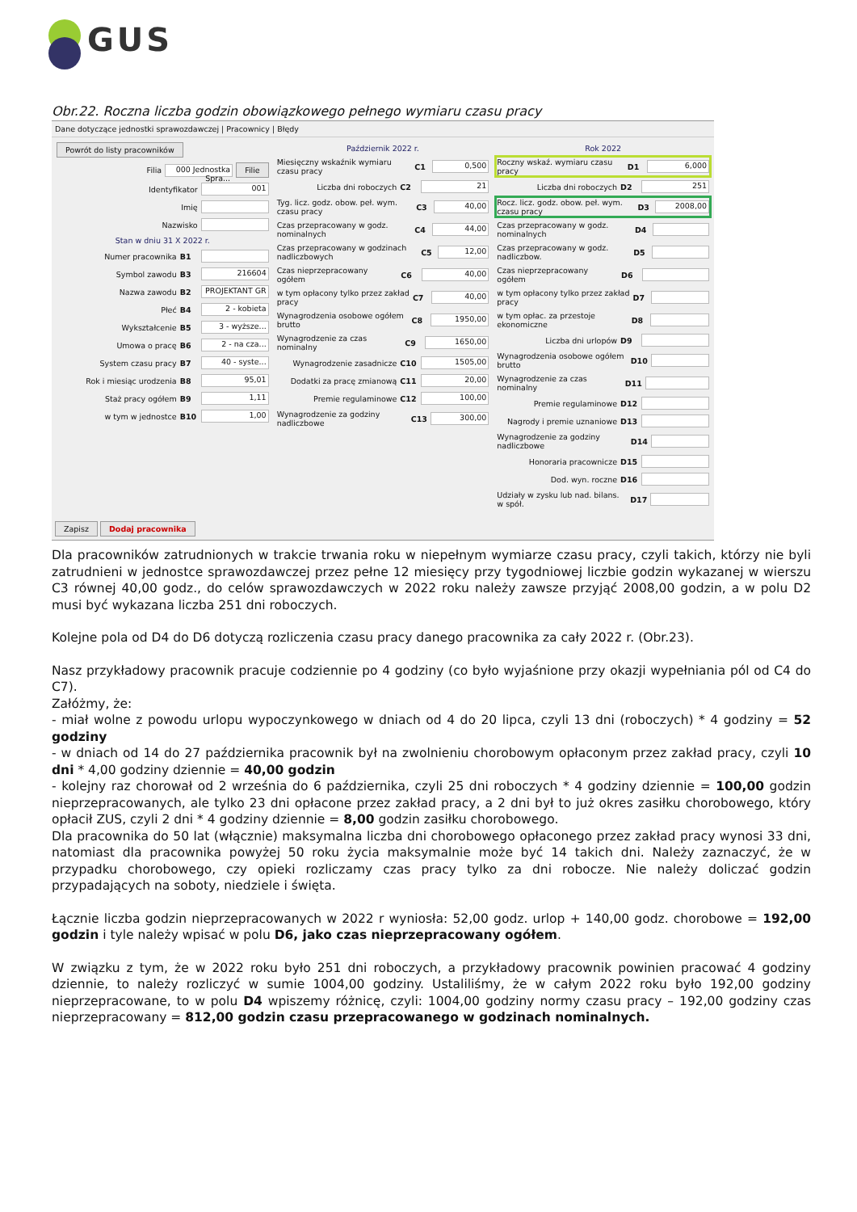GUS
Obr.22. Roczna liczba godzin obowiązkowego pełnego wymiaru czasu pracy
Dane dotyczące jednostki sprawozdawczej | Pracownicy | Błędy
Powrót do listy pracowników
Filia 000 Jednostka Spra... Filie
Identyfikator 001
Imię
Nazwisko
Stan w dniu 31 X 2022 r.
Numer pracownika B1
Symbol zawodu B3 216604
Nazwa zawodu B2 PROJEKTANT GR
Płeć B4 2 - kobieta
Wykształcenie B5 3 - wyższe...
Umowa o pracę B6 2 - na cza...
System czasu pracy B7 40 - syste...
Rok i miesiąc urodzenia B8 95,01
Staż pracy ogółem B9 1,11
w tym w jednostce B10 1,00
Październik 2022 r.
Miesięczny wskaźnik wymiaru czasu pracy C1 0,500
Liczba dni roboczych C2 21
Tyg. licz. godz. obow. peł. wym. czasu pracy C3 40,00
Czas przepracowany w godz. nominalnych C4 44,00
Czas przepracowany w godzinach nadliczbowych C5 12,00
Czas nieprzepracowany ogółem C6 40,00
w tym opłacony tylko przez zakład pracy C7 40,00
Wynagrodzenia osobowe ogółem brutto C8 1950,00
Wynagrodzenie za czas nominalny C9 1650,00
Wynagrodzenie zasadnicze C10 1505,00
Dodatki za pracę zmianową C11 20,00
Premie regulaminowe C12 100,00
Wynagrodzenie za godziny nadliczbowe C13 300,00
Rok 2022
Roczny wskaź. wymiaru czasu pracy D1 6,000
Liczba dni roboczych D2 251
Rocz. licz. godz. obow. peł. wym. czasu pracy D3 2008,00
Czas przepracowany w godz. nominalnych D4
Czas przepracowany w godz. nadliczbow. D5
Czas nieprzepracowany ogółem D6
w tym opłacony tylko przez zakład pracy D7
w tym opłac. za przestoje ekonomiczne D8
Liczba dni urlopów D9
Wynagrodzenia osobowe ogółem brutto D10
Wynagrodzenie za czas nominalny D11
Premie regulaminowe D12
Nagrody i premie uznaniowe D13
Wynagrodzenie za godziny nadliczbowe D14
Honoraria pracownicze D15
Dod. wyn. roczne D16
Udziały w zysku lub nad. bilans. w spół. D17
Zapisz Dodaj pracownika
Dla pracowników zatrudnionych w trakcie trwania roku w niepełnym wymiarze czasu pracy, czyli takich, którzy nie byli zatrudnieni w jednostce sprawozdawczej przez pełne 12 miesięcy przy tygodniowej liczbie godzin wykazanej w wierszu C3 równej 40,00 godz., do celów sprawozdawczych w 2022 roku należy zawsze przyjąć 2008,00 godzin, a w polu D2 musi być wykazana liczba 251 dni roboczych.
Kolejne pola od D4 do D6 dotyczą rozliczenia czasu pracy danego pracownika za cały 2022 r. (Obr.23).
Nasz przykładowy pracownik pracuje codziennie po 4 godziny (co było wyjaśnione przy okazji wypełniania pól od C4 do C7).
Załóżmy, że:
- miał wolne z powodu urlopu wypoczynkowego w dniach od 4 do 20 lipca, czyli 13 dni (roboczych) * 4 godziny = 52 godziny
- w dniach od 14 do 27 października pracownik był na zwolnieniu chorobowym opłaconym przez zakład pracy, czyli 10 dni * 4,00 godziny dziennie = 40,00 godzin
- kolejny raz chorował od 2 września do 6 października, czyli 25 dni roboczych * 4 godziny dziennie = 100,00 godzin nieprzepracowanych, ale tylko 23 dni opłacone przez zakład pracy, a 2 dni był to już okres zasiłku chorobowego, który opłacił ZUS, czyli 2 dni * 4 godziny dziennie = 8,00 godzin zasiłku chorobowego.
Dla pracownika do 50 lat (włącznie) maksymalna liczba dni chorobowego opłaconego przez zakład pracy wynosi 33 dni, natomiast dla pracownika powyżej 50 roku życia maksymalnie może być 14 takich dni. Należy zaznaczyć, że w przypadku chorobowego, czy opieki rozliczamy czas pracy tylko za dni robocze. Nie należy doliczać godzin przypadających na soboty, niedziele i święta.
Łącznie liczba godzin nieprzepracowanych w 2022 r wyniosła: 52,00 godz. urlop + 140,00 godz. chorobowe = 192,00 godzin i tyle należy wpisać w polu D6, jako czas nieprzepracowany ogółem.
W związku z tym, że w 2022 roku było 251 dni roboczych, a przykładowy pracownik powinien pracować 4 godziny dziennie, to należy rozliczyć w sumie 1004,00 godziny. Ustaliliśmy, że w całym 2022 roku było 192,00 godziny nieprzepracowane, to w polu D4 wpiszemy różnicę, czyli: 1004,00 godziny normy czasu pracy – 192,00 godziny czas nieprzepracowany = 812,00 godzin czasu przepracowanego w godzinach nominalnych.